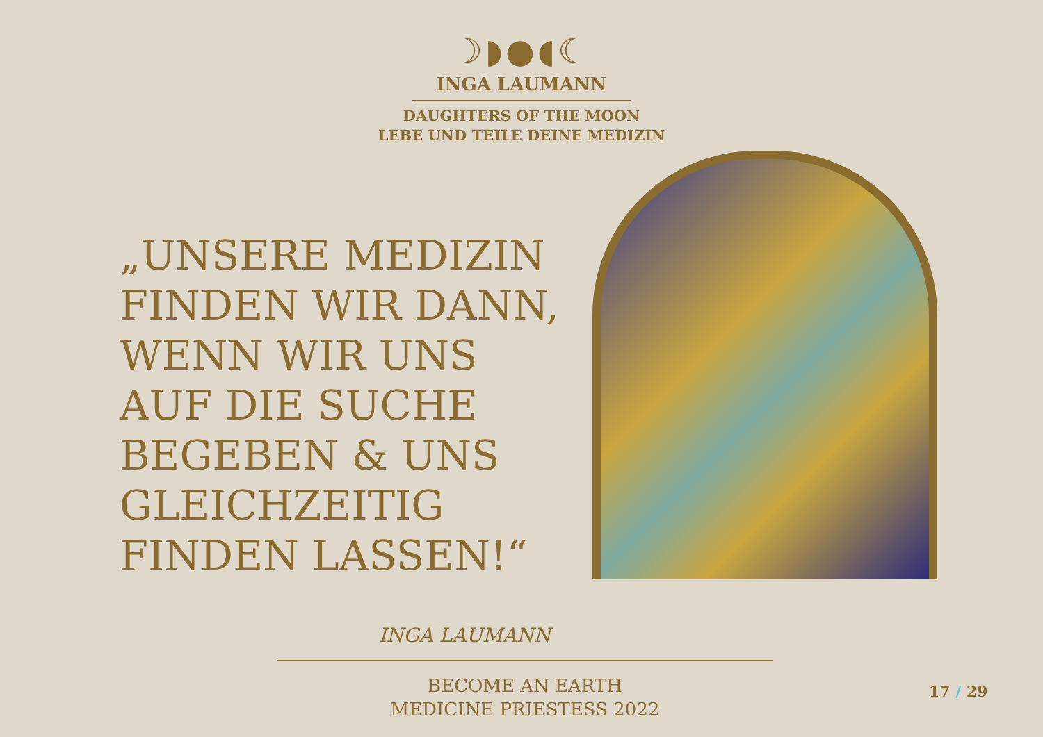☽◗●◖☾
INGA LAUMANN
DAUGHTERS OF THE MOON
LEBE UND TEILE DEINE MEDIZIN
„UNSERE MEDIZIN FINDEN WIR DANN, WENN WIR UNS AUF DIE SUCHE BEGEBEN & UNS GLEICHZEITIG FINDEN LASSEN!“
INGA LAUMANN
BECOME AN EARTH
MEDICINE PRIESTESS 2022
17 / 29